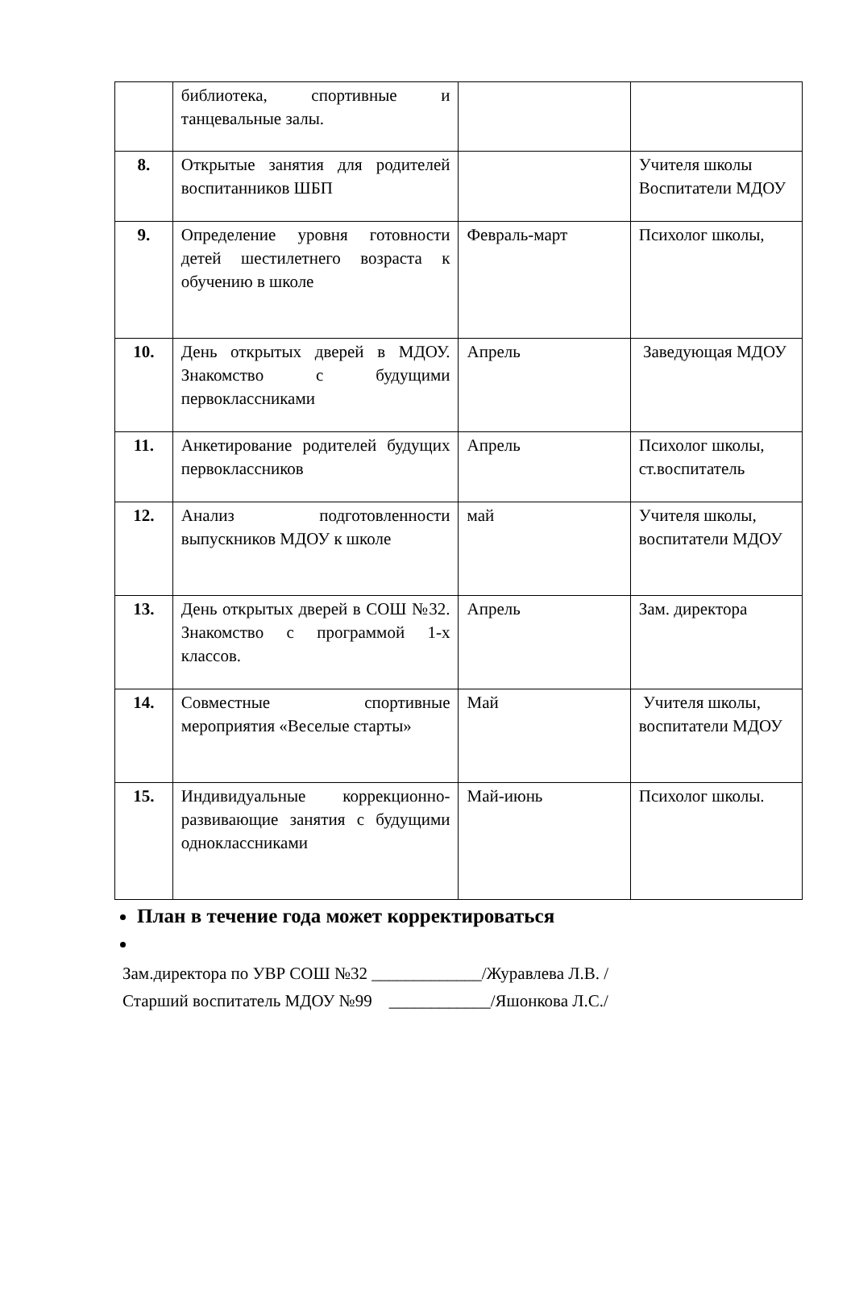| | библиотека, спортивные и танцевальные залы. | | |
| 8. | Открытые занятия для родителей воспитанников ШБП | | Учителя школы Воспитатели МДОУ |
| 9. | Определение уровня готовности детей шестилетнего возраста к обучению в школе | Февраль-март | Психолог школы, |
| 10. | День открытых дверей в МДОУ. Знакомство с будущими первоклассниками | Апрель | Заведующая МДОУ |
| 11. | Анкетирование родителей будущих первоклассников | Апрель | Психолог школы, ст.воспитатель |
| 12. | Анализ подготовленности выпускников МДОУ к школе | май | Учителя школы, воспитатели МДОУ |
| 13. | День открытых дверей в СОШ №32. Знакомство с программой 1-х классов. | Апрель | Зам. директора |
| 14. | Совместные спортивные мероприятия «Веселые старты» | Май | Учителя школы, воспитатели МДОУ |
| 15. | Индивидуальные коррекционно-развивающие занятия с будущими одноклассниками | Май-июнь | Психолог школы. |
План в течение года может корректироваться
Зам.директора по УВР СОШ №32 _____________/Журавлева Л.В. /
Старший воспитатель МДОУ №99 ____________/Яшонкова Л.С./